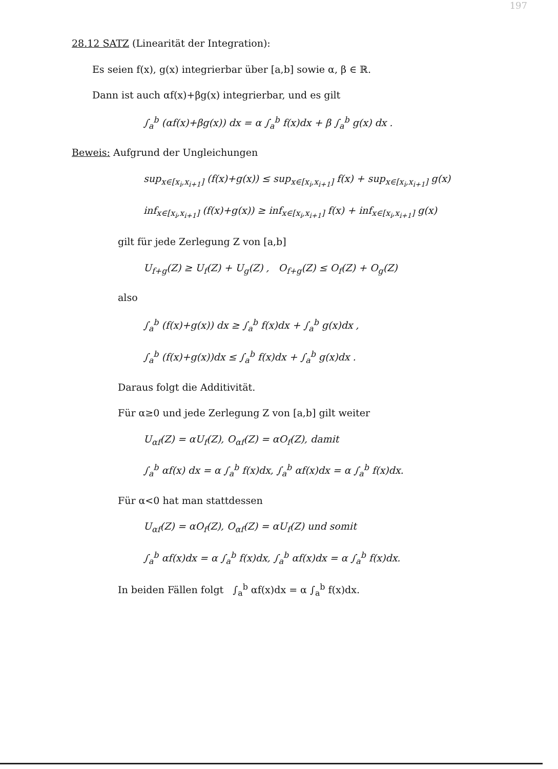197
28.12 SATZ (Linearität der Integration):
Es seien f(x), g(x) integrierbar über [a,b] sowie α, β ∈ ℝ.
Dann ist auch αf(x)+βg(x) integrierbar, und es gilt
∫<sub>a</sub><sup>b</sup> (αf(x)+βg(x)) dx = α ∫<sub>a</sub><sup>b</sup> f(x)dx + β ∫<sub>a</sub><sup>b</sup> g(x) dx .
Beweis: Aufgrund der Ungleichungen
sup<sub>x∈[x<sub>i</sub>,x<sub>i+1</sub>]</sub> (f(x)+g(x)) ≤ sup<sub>x∈[x<sub>i</sub>,x<sub>i+1</sub>]</sub> f(x) + sup<sub>x∈[x<sub>i</sub>,x<sub>i+1</sub>]</sub> g(x)
inf<sub>x∈[x<sub>i</sub>,x<sub>i+1</sub>]</sub> (f(x)+g(x)) ≥ inf<sub>x∈[x<sub>i</sub>,x<sub>i+1</sub>]</sub> f(x) + inf<sub>x∈[x<sub>i</sub>,x<sub>i+1</sub>]</sub> g(x)
gilt für jede Zerlegung Z von [a,b]
U<sub>f+g</sub>(Z) ≥ U<sub>f</sub>(Z) + U<sub>g</sub>(Z) , O<sub>f+g</sub>(Z) ≤ O<sub>f</sub>(Z) + O<sub>g</sub>(Z)
also
∫<sub>a</sub><sup>b</sup> (f(x)+g(x)) dx ≥ ∫<sub>a</sub><sup>b</sup> f(x)dx + ∫<sub>a</sub><sup>b</sup> g(x)dx ,
∫<sub>a</sub><sup>b</sup> (f(x)+g(x))dx ≤ ∫<sub>a</sub><sup>b</sup> f(x)dx + ∫<sub>a</sub><sup>b</sup> g(x)dx .
Daraus folgt die Additivität.
Für α≥0 und jede Zerlegung Z von [a,b] gilt weiter
U<sub>αf</sub>(Z) = αU<sub>f</sub>(Z), O<sub>αf</sub>(Z) = αO<sub>f</sub>(Z), damit
∫<sub>a</sub><sup>b</sup> αf(x) dx = α ∫<sub>a</sub><sup>b</sup> f(x)dx, ∫<sub>a</sub><sup>b</sup> αf(x)dx = α ∫<sub>a</sub><sup>b</sup> f(x)dx.
Für α<0 hat man stattdessen
U<sub>αf</sub>(Z) = αO<sub>f</sub>(Z), O<sub>αf</sub>(Z) = αU<sub>f</sub>(Z) und somit
∫<sub>a</sub><sup>b</sup> αf(x)dx = α ∫<sub>a</sub><sup>b</sup> f(x)dx, ∫<sub>a</sub><sup>b</sup> αf(x)dx = α ∫<sub>a</sub><sup>b</sup> f(x)dx.
In beiden Fällen folgt ∫<sub>a</sub><sup>b</sup> αf(x)dx = α ∫<sub>a</sub><sup>b</sup> f(x)dx.